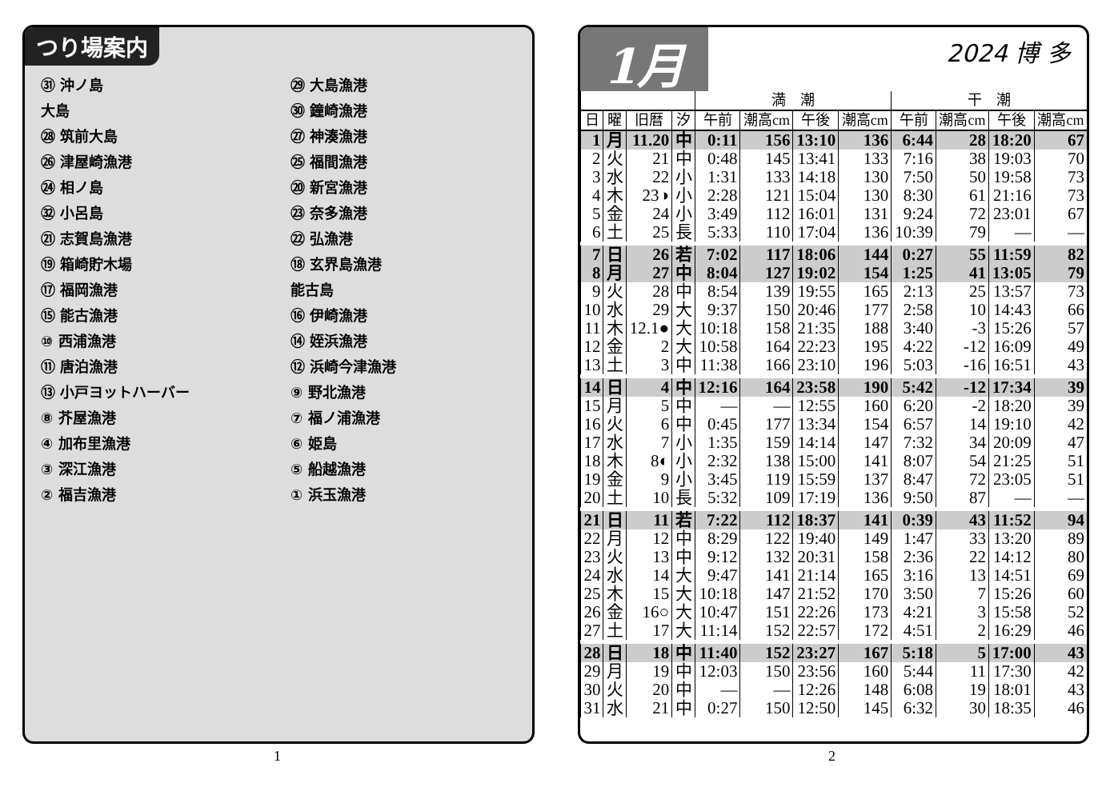つり場案内
㉛ 沖ノ島 ㉙ 大島漁港 大島 ㉚ 鐘崎漁港 ㉘ 筑前大島 ㉗ 神湊漁港 ㉖ 津屋崎漁港 ㉕ 福間漁港 ㉔ 相ノ島 ⑳ 新宮漁港 ㉜ 小呂島 ㉓ 奈多漁港 ㉑ 志賀島漁港 ㉒ 弘漁港 ⑲ 箱崎貯木場 ⑱ 玄界島漁港 ⑰ 福岡漁港 能古島 ⑮ 能古漁港 ⑯ 伊崎漁港 ⑩ 西浦漁港 ⑭ 姪浜漁港 ⑪ 唐泊漁港 ⑫ 浜崎今津漁港 ⑬ 小戸ヨットハーバー ⑨ 野北漁港 ⑧ 芥屋漁港 ⑦ 福ノ浦漁港 ④ 加布里漁港 ⑥ 姫島 ③ 深江漁港 ⑤ 船越漁港 ② 福吉漁港 ① 浜玉漁港
1
1月
2024 博 多
| | | | | 満 潮 | | | | 干 潮 | | | |
| --- | --- | --- | --- | --- | --- | --- | --- | --- | --- | --- | --- |
| 日 | 曜 | 旧暦 | 汐 | 午前 | 潮高cm | 午後 | 潮高cm | 午前 | 潮高cm | 午後 | 潮高cm |
| 1 | 月 | 11.20 | 中 | 0:11 | 156 | 13:10 | 136 | 6:44 | 28 | 18:20 | 67 |
| 2 | 火 | 21 | 中 | 0:48 | 145 | 13:41 | 133 | 7:16 | 38 | 19:03 | 70 |
| 3 | 水 | 22 | 小 | 1:31 | 133 | 14:18 | 130 | 7:50 | 50 | 19:58 | 73 |
| 4 | 木 | 23◑ | 小 | 2:28 | 121 | 15:04 | 130 | 8:30 | 61 | 21:16 | 73 |
| 5 | 金 | 24 | 小 | 3:49 | 112 | 16:01 | 131 | 9:24 | 72 | 23:01 | 67 |
| 6 | 土 | 25 | 長 | 5:33 | 110 | 17:04 | 136 | 10:39 | 79 | — | — |
| 7 | 日 | 26 | 若 | 7:02 | 117 | 18:06 | 144 | 0:27 | 55 | 11:59 | 82 |
| 8 | 月 | 27 | 中 | 8:04 | 127 | 19:02 | 154 | 1:25 | 41 | 13:05 | 79 |
| 9 | 火 | 28 | 中 | 8:54 | 139 | 19:55 | 165 | 2:13 | 25 | 13:57 | 73 |
| 10 | 水 | 29 | 大 | 9:37 | 150 | 20:46 | 177 | 2:58 | 10 | 14:43 | 66 |
| 11 | 木 | 12.1● | 大 | 10:18 | 158 | 21:35 | 188 | 3:40 | -3 | 15:26 | 57 |
| 12 | 金 | 2 | 大 | 10:58 | 164 | 22:23 | 195 | 4:22 | -12 | 16:09 | 49 |
| 13 | 土 | 3 | 中 | 11:38 | 166 | 23:10 | 196 | 5:03 | -16 | 16:51 | 43 |
| 14 | 日 | 4 | 中 | 12:16 | 164 | 23:58 | 190 | 5:42 | -12 | 17:34 | 39 |
| 15 | 月 | 5 | 中 | — | — | 12:55 | 160 | 6:20 | -2 | 18:20 | 39 |
| 16 | 火 | 6 | 中 | 0:45 | 177 | 13:34 | 154 | 6:57 | 14 | 19:10 | 42 |
| 17 | 水 | 7 | 小 | 1:35 | 159 | 14:14 | 147 | 7:32 | 34 | 20:09 | 47 |
| 18 | 木 | 8◐ | 小 | 2:32 | 138 | 15:00 | 141 | 8:07 | 54 | 21:25 | 51 |
| 19 | 金 | 9 | 小 | 3:45 | 119 | 15:59 | 137 | 8:47 | 72 | 23:05 | 51 |
| 20 | 土 | 10 | 長 | 5:32 | 109 | 17:19 | 136 | 9:50 | 87 | — | — |
| 21 | 日 | 11 | 若 | 7:22 | 112 | 18:37 | 141 | 0:39 | 43 | 11:52 | 94 |
| 22 | 月 | 12 | 中 | 8:29 | 122 | 19:40 | 149 | 1:47 | 33 | 13:20 | 89 |
| 23 | 火 | 13 | 中 | 9:12 | 132 | 20:31 | 158 | 2:36 | 22 | 14:12 | 80 |
| 24 | 水 | 14 | 大 | 9:47 | 141 | 21:14 | 165 | 3:16 | 13 | 14:51 | 69 |
| 25 | 木 | 15 | 大 | 10:18 | 147 | 21:52 | 170 | 3:50 | 7 | 15:26 | 60 |
| 26 | 金 | 16○ | 大 | 10:47 | 151 | 22:26 | 173 | 4:21 | 3 | 15:58 | 52 |
| 27 | 土 | 17 | 大 | 11:14 | 152 | 22:57 | 172 | 4:51 | 2 | 16:29 | 46 |
| 28 | 日 | 18 | 中 | 11:40 | 152 | 23:27 | 167 | 5:18 | 5 | 17:00 | 43 |
| 29 | 月 | 19 | 中 | 12:03 | 150 | 23:56 | 160 | 5:44 | 11 | 17:30 | 42 |
| 30 | 火 | 20 | 中 | — | — | 12:26 | 148 | 6:08 | 19 | 18:01 | 43 |
| 31 | 水 | 21 | 中 | 0:27 | 150 | 12:50 | 145 | 6:32 | 30 | 18:35 | 46 |
2